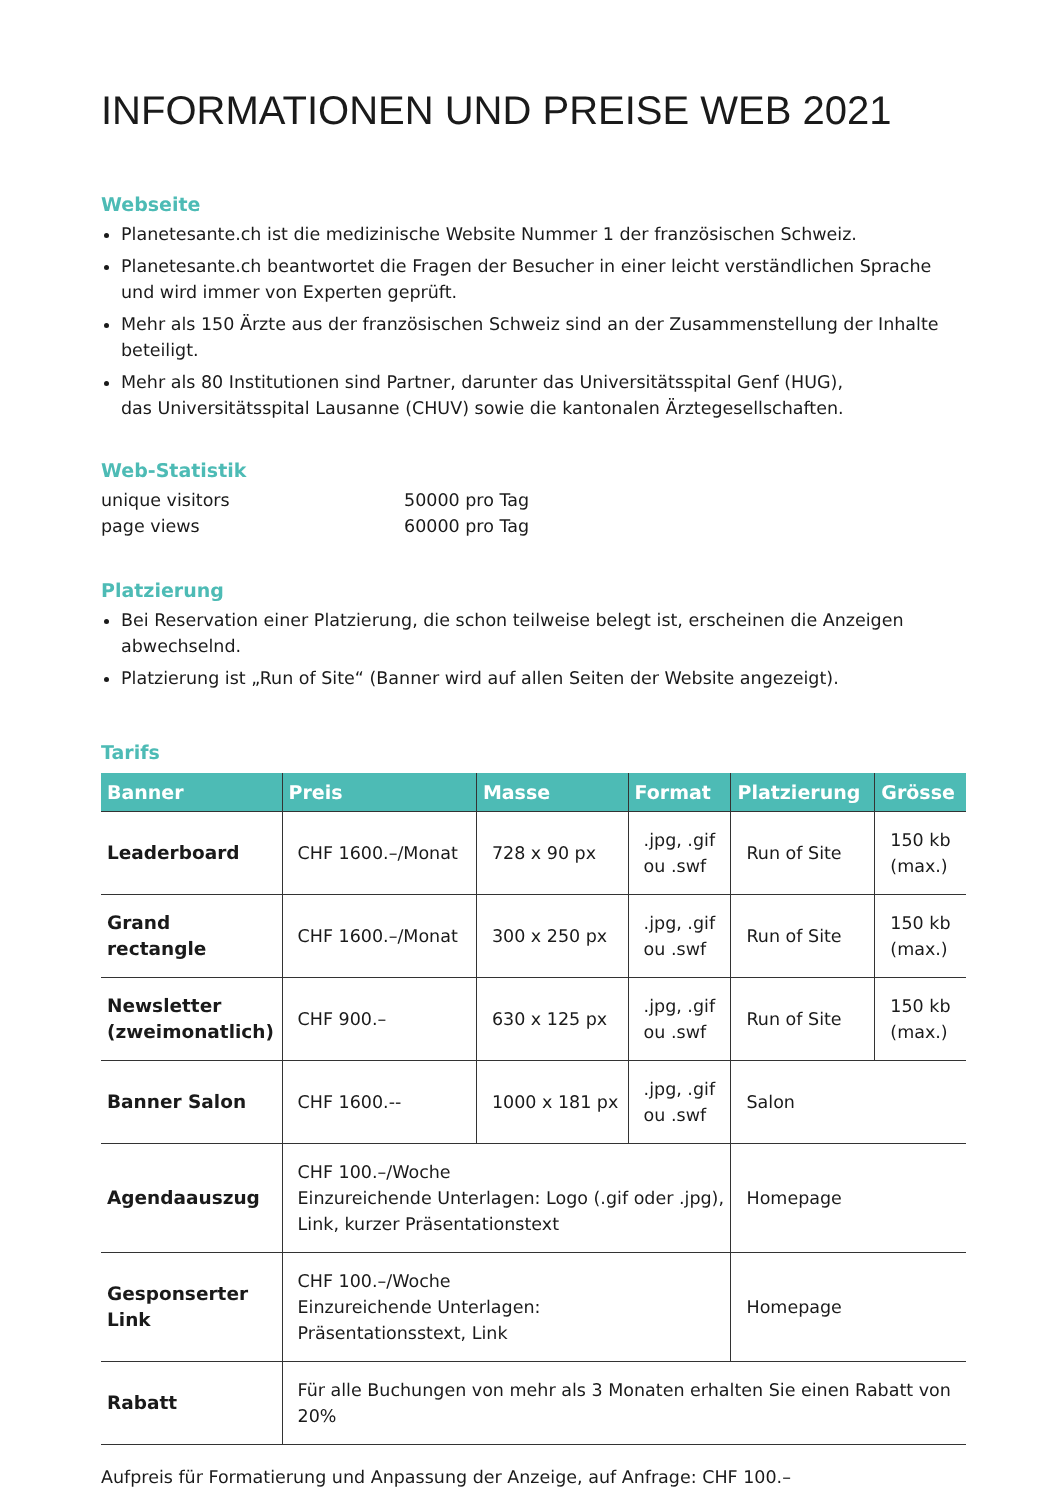INFORMATIONEN UND PREISE WEB 2021
Webseite
Planetesante.ch ist die medizinische Website Nummer 1 der französischen Schweiz.
Planetesante.ch beantwortet die Fragen der Besucher in einer leicht verständlichen Sprache
und wird immer von Experten geprüft.
Mehr als 150 Ärzte aus der französischen Schweiz sind an der Zusammenstellung der Inhalte beteiligt.
Mehr als 80 Institutionen sind Partner, darunter das Universitätsspital Genf (HUG),
das Universitätsspital Lausanne (CHUV) sowie die kantonalen Ärztegesellschaften.
Web-Statistik
unique visitors 50000 pro Tag page views 60000 pro Tag
Platzierung
Bei Reservation einer Platzierung, die schon teilweise belegt ist, erscheinen die Anzeigen abwechselnd.
Platzierung ist „Run of Site“ (Banner wird auf allen Seiten der Website angezeigt).
Tarifs
| Banner | Preis | Masse | Format | Platzierung | Grösse |
| --- | --- | --- | --- | --- | --- |
| Leaderboard | CHF 1600.–/Monat | 728 x 90 px | .jpg, .gif ou .swf | Run of Site | 150 kb (max.) |
| Grand rectangle | CHF 1600.–/Monat | 300 x 250 px | .jpg, .gif ou .swf | Run of Site | 150 kb (max.) |
| Newsletter (zweimonatlich) | CHF 900.– | 630 x 125 px | .jpg, .gif ou .swf | Run of Site | 150 kb (max.) |
| Banner Salon | CHF 1600.-- | 1000 x 181 px | .jpg, .gif ou .swf | Salon | |
| Agendaauszug | CHF 100.–/Woche Einzureichende Unterlagen: Logo (.gif oder .jpg), Link, kurzer Präsentationstext | | | Homepage | |
| Gesponserter Link | CHF 100.–/Woche Einzureichende Unterlagen: Präsentationsstext, Link | | | Homepage | |
| Rabatt | Für alle Buchungen von mehr als 3 Monaten erhalten Sie einen Rabatt von 20% | | | | |
Aufpreis für Formatierung und Anpassung der Anzeige, auf Anfrage: CHF 100.–